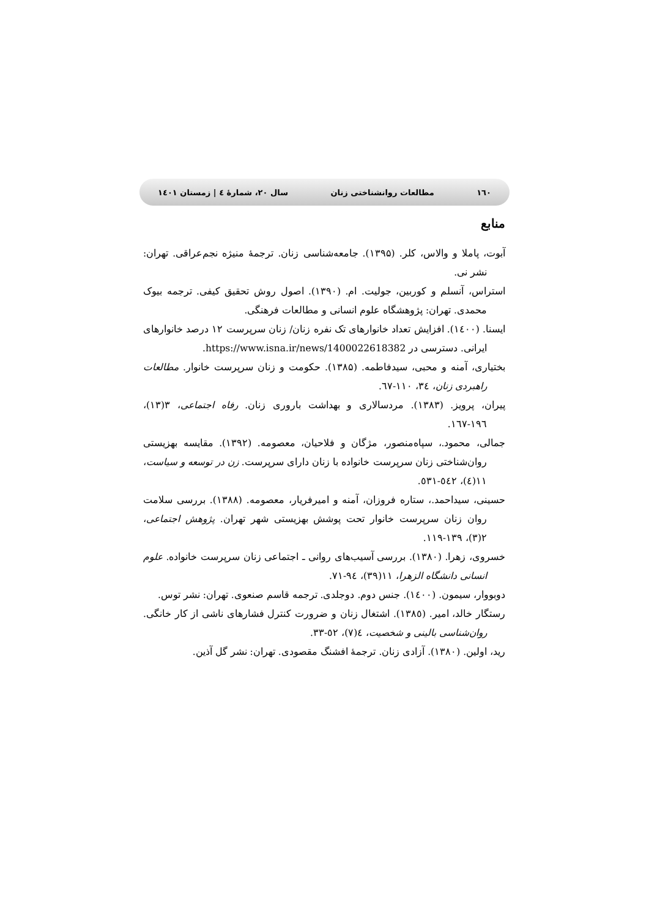١٦٠ مطالعات روانشناختی زنان سال ۲۰، شمارهٔ ٤ | زمستان ۱٤۰۱
منابع
آبوت، پاملا و والاس، کلر. (۱۳۹۵). جامعه‌شناسی زنان. ترجمهٔ منیژه نجم‌عراقی. تهران: نشر نی.
استراس، آنسلم و کوربین، جولیت. ام. (۱۳۹۰). اصول روش تحقیق کیفی. ترجمه بیوک محمدی. تهران: پژوهشگاه علوم انسانی و مطالعات فرهنگی.
ایسنا. (۱٤۰۰). افزایش تعداد خانوارهای تک نفره زنان/ زنان سرپرست ۱۲ درصد خانوارهای ایرانی. دسترسی در https://www.isna.ir/news/1400022618382.
بختیاری، آمنه و محبی، سیدفاطمه. (۱۳۸۵). حکومت و زنان سرپرست خانوار. مطالعات راهبردی زنان، ۳٤، ۱۱۰-٦٧.
پیران، پرویز. (۱۳۸۳). مردسالاری و بهداشت باروری زنان. رفاه اجتماعی، ۳(۱۳)، ۱۹٦-۱٦٧.
جمالی، محمود.، سپاه‌منصور، مژگان و فلاحیان، معصومه. (۱۳۹۲). مقایسه بهزیستی روان‌شناختی زنان سرپرست خانواده با زنان دارای سرپرست. زن در توسعه و سیاست، ۱۱(٤)، ٥٤۲-٥۳۱.
حسینی، سیداحمد.، ستاره فروزان، آمنه و امیرفریار، معصومه. (۱۳۸۸). بررسی سلامت روان زنان سرپرست خانوار تحت پوشش بهزیستی شهر تهران. پژوهش اجتماعی، ۲(۳)، ۱۳۹-۱۱۹.
خسروی، زهرا. (۱۳۸۰). بررسی آسیب‌های روانی ـ اجتماعی زنان سرپرست خانواده. علوم انسانی دانشگاه الزهرا، ۱۱(۳۹)، ۹٤-۷۱.
دوبووار، سیمون. (۱٤۰۰). جنس دوم. دوجلدی. ترجمه قاسم صنعوی. تهران: نشر توس.
رستگار خالد، امیر. (۱۳۸٥). اشتغال زنان و ضرورت کنترل فشارهای ناشی از کار خانگی. روان‌شناسی بالینی و شخصیت، ٤(۷)، ٥۲-۳۳.
رید، اولین. (۱۳۸۰). آزادی زنان. ترجمهٔ افشنگ مقصودی. تهران: نشر گل آذین.